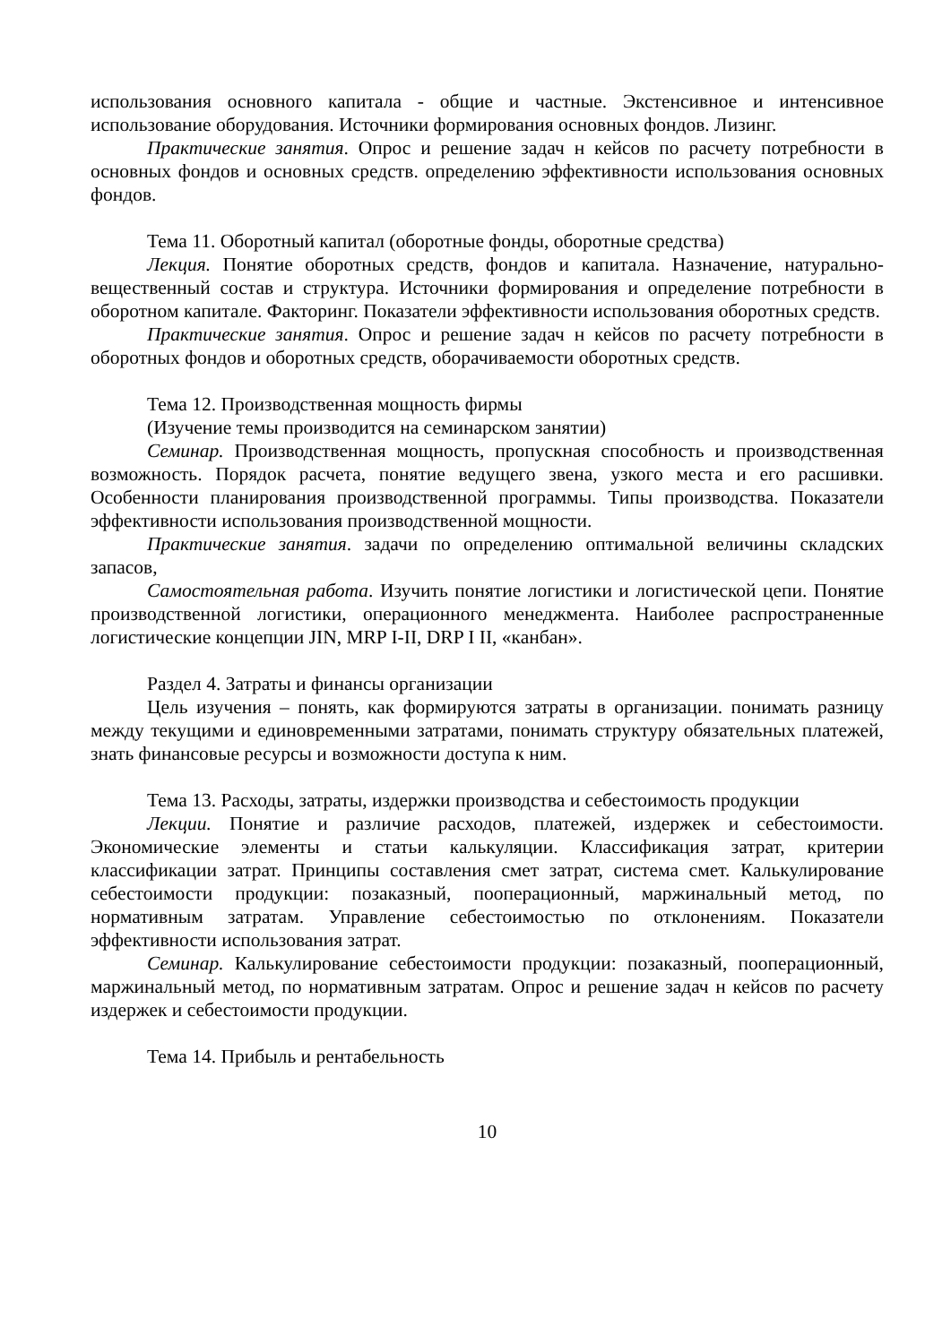использования основного капитала - общие и частные. Экстенсивное и интенсивное использование оборудования. Источники формирования основных фондов. Лизинг.
Практические занятия. Опрос и решение задач н кейсов по расчету потребности в основных фондов и основных средств. определению эффективности использования основных фондов.
Тема 11. Оборотный капитал (оборотные фонды, оборотные средства)
Лекция. Понятие оборотных средств, фондов и капитала. Назначение, натурально-вещественный состав и структура. Источники формирования и определение потребности в оборотном капитале. Факторинг. Показатели эффективности использования оборотных средств.
Практические занятия. Опрос и решение задач н кейсов по расчету потребности в оборотных фондов и оборотных средств, оборачиваемости оборотных средств.
Тема 12. Производственная мощность фирмы
(Изучение темы производится на семинарском занятии)
Семинар. Производственная мощность, пропускная способность и производственная возможность. Порядок расчета, понятие ведущего звена, узкого места и его расшивки. Особенности планирования производственной программы. Типы производства. Показатели эффективности использования производственной мощности.
Практические занятия. задачи по определению оптимальной величины складских запасов,
Самостоятельная работа. Изучить понятие логистики и логистической цепи. Понятие производственной логистики, операционного менеджмента. Наиболее распространенные логистические концепции JIN, MRP I-II, DRP I II, «канбан».
Раздел 4. Затраты и финансы организации
Цель изучения – понять, как формируются затраты в организации. понимать разницу между текущими и единовременными затратами, понимать структуру обязательных платежей, знать финансовые ресурсы и возможности доступа к ним.
Тема 13. Расходы, затраты, издержки производства и себестоимость продукции
Лекции. Понятие и различие расходов, платежей, издержек и себестоимости. Экономические элементы и статьи калькуляции. Классификация затрат, критерии классификации затрат. Принципы составления смет затрат, система смет. Калькулирование себестоимости продукции: позаказный, пооперационный, маржинальный метод, по нормативным затратам. Управление себестоимостью по отклонениям. Показатели эффективности использования затрат.
Семинар. Калькулирование себестоимости продукции: позаказный, пооперационный, маржинальный метод, по нормативным затратам. Опрос и решение задач н кейсов по расчету издержек и себестоимости продукции.
Тема 14. Прибыль и рентабельность
10